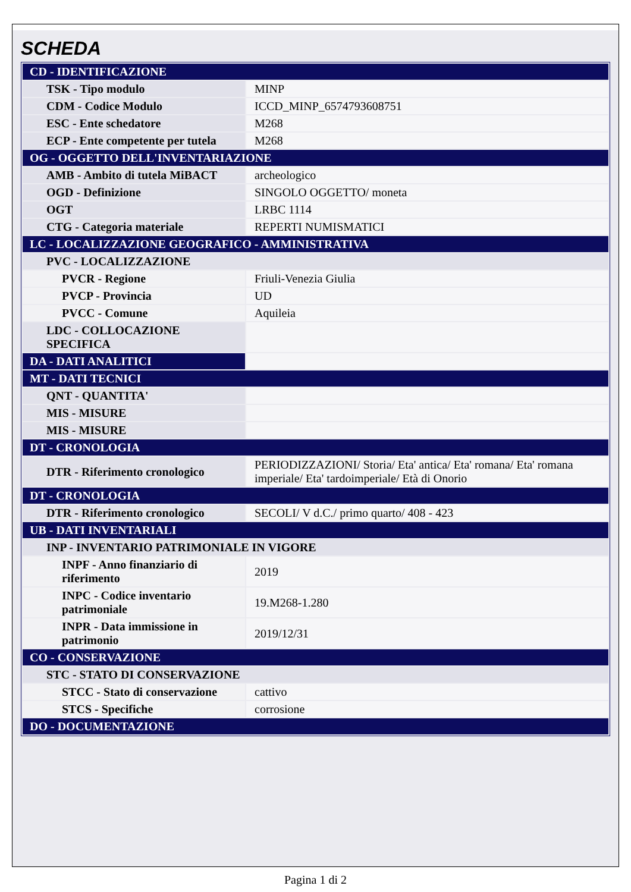SCHEDA
| CD - IDENTIFICAZIONE | |
| TSK - Tipo modulo | MINP |
| CDM - Codice Modulo | ICCD_MINP_6574793608751 |
| ESC - Ente schedatore | M268 |
| ECP - Ente competente per tutela | M268 |
| OG - OGGETTO DELL'INVENTARIAZIONE | |
| AMB - Ambito di tutela MiBACT | archeologico |
| OGD - Definizione | SINGOLO OGGETTO/ moneta |
| OGT | LRBC 1114 |
| CTG - Categoria materiale | REPERTI NUMISMATICI |
| LC - LOCALIZZAZIONE GEOGRAFICO - AMMINISTRATIVA | |
| PVC - LOCALIZZAZIONE | |
| PVCR - Regione | Friuli-Venezia Giulia |
| PVCP - Provincia | UD |
| PVCC - Comune | Aquileia |
| LDC - COLLOCAZIONE SPECIFICA | |
| DA - DATI ANALITICI | |
| MT - DATI TECNICI | |
| QNT - QUANTITA' | |
| MIS - MISURE | |
| MIS - MISURE | |
| DT - CRONOLOGIA | |
| DTR - Riferimento cronologico | PERIODIZZAZIONI/ Storia/ Eta' antica/ Eta' romana/ Eta' romana imperiale/ Eta' tardoimperiale/ Età di Onorio |
| DT - CRONOLOGIA | |
| DTR - Riferimento cronologico | SECOLI/ V d.C./ primo quarto/ 408 - 423 |
| UB - DATI INVENTARIALI | |
| INP - INVENTARIO PATRIMONIALE IN VIGORE | |
| INPF - Anno finanziario di riferimento | 2019 |
| INPC - Codice inventario patrimoniale | 19.M268-1.280 |
| INPR - Data immissione in patrimonio | 2019/12/31 |
| CO - CONSERVAZIONE | |
| STC - STATO DI CONSERVAZIONE | |
| STCC - Stato di conservazione | cattivo |
| STCS - Specifiche | corrosione |
| DO - DOCUMENTAZIONE | |
Pagina 1 di 2